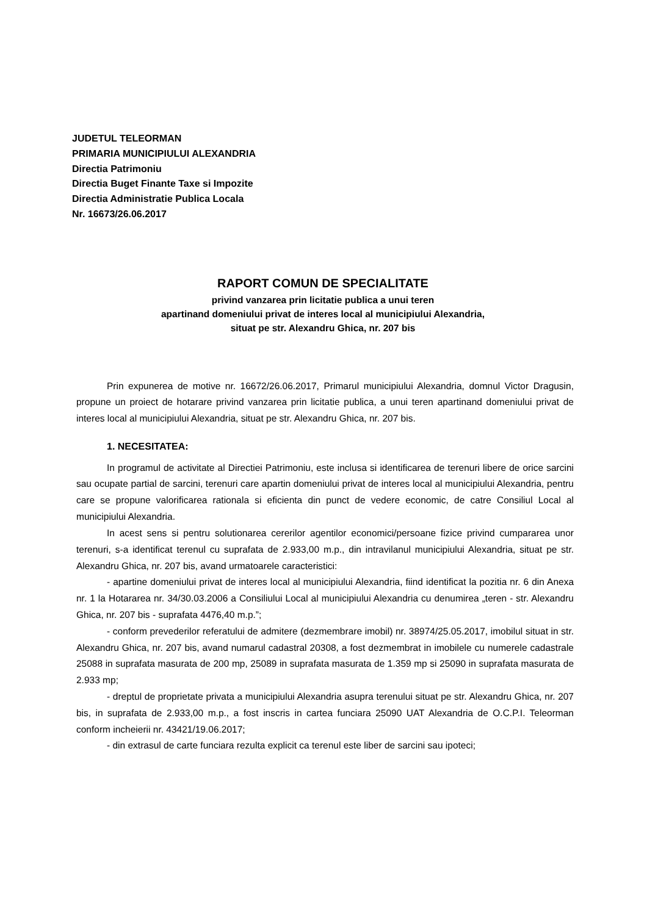JUDETUL TELEORMAN
PRIMARIA MUNICIPIULUI ALEXANDRIA
Directia Patrimoniu
Directia Buget Finante Taxe si Impozite
Directia Administratie Publica Locala
Nr. 16673/26.06.2017
RAPORT COMUN DE SPECIALITATE
privind vanzarea prin licitatie publica a unui teren
apartinand domeniului privat de interes local al municipiului Alexandria,
situat pe str. Alexandru Ghica, nr. 207 bis
Prin expunerea de motive nr. 16672/26.06.2017, Primarul municipiului Alexandria, domnul Victor Dragusin, propune un proiect de hotarare privind vanzarea prin licitatie publica, a unui teren apartinand domeniului privat de interes local al municipiului Alexandria, situat pe str. Alexandru Ghica, nr. 207 bis.
1. NECESITATEA:
In programul de activitate al Directiei Patrimoniu, este inclusa si identificarea de terenuri libere de orice sarcini sau ocupate partial de sarcini, terenuri care apartin domeniului privat de interes local al municipiului Alexandria, pentru care se propune valorificarea rationala si eficienta din punct de vedere economic, de catre Consiliul Local al municipiului Alexandria.
In acest sens si pentru solutionarea cererilor agentilor economici/persoane fizice privind cumpararea unor terenuri, s-a identificat terenul cu suprafata de 2.933,00 m.p., din intravilanul municipiului Alexandria, situat pe str. Alexandru Ghica, nr. 207 bis, avand urmatoarele caracteristici:
- apartine domeniului privat de interes local al municipiului Alexandria, fiind identificat la pozitia nr. 6 din Anexa nr. 1 la Hotararea nr. 34/30.03.2006 a Consiliului Local al municipiului Alexandria cu denumirea „teren - str. Alexandru Ghica, nr. 207 bis - suprafata 4476,40 m.p.”;
- conform prevederilor referatului de admitere (dezmembrare imobil) nr. 38974/25.05.2017, imobilul situat in str. Alexandru Ghica, nr. 207 bis, avand numarul cadastral 20308, a fost dezmembrat in imobilele cu numerele cadastrale 25088 in suprafata masurata de 200 mp, 25089 in suprafata masurata de 1.359 mp si 25090 in suprafata masurata de 2.933 mp;
- dreptul de proprietate privata a municipiului Alexandria asupra terenului situat pe str. Alexandru Ghica, nr. 207 bis, in suprafata de 2.933,00 m.p., a fost inscris in cartea funciara 25090 UAT Alexandria de O.C.P.I. Teleorman conform incheierii nr. 43421/19.06.2017;
- din extrasul de carte funciara rezulta explicit ca terenul este liber de sarcini sau ipoteci;